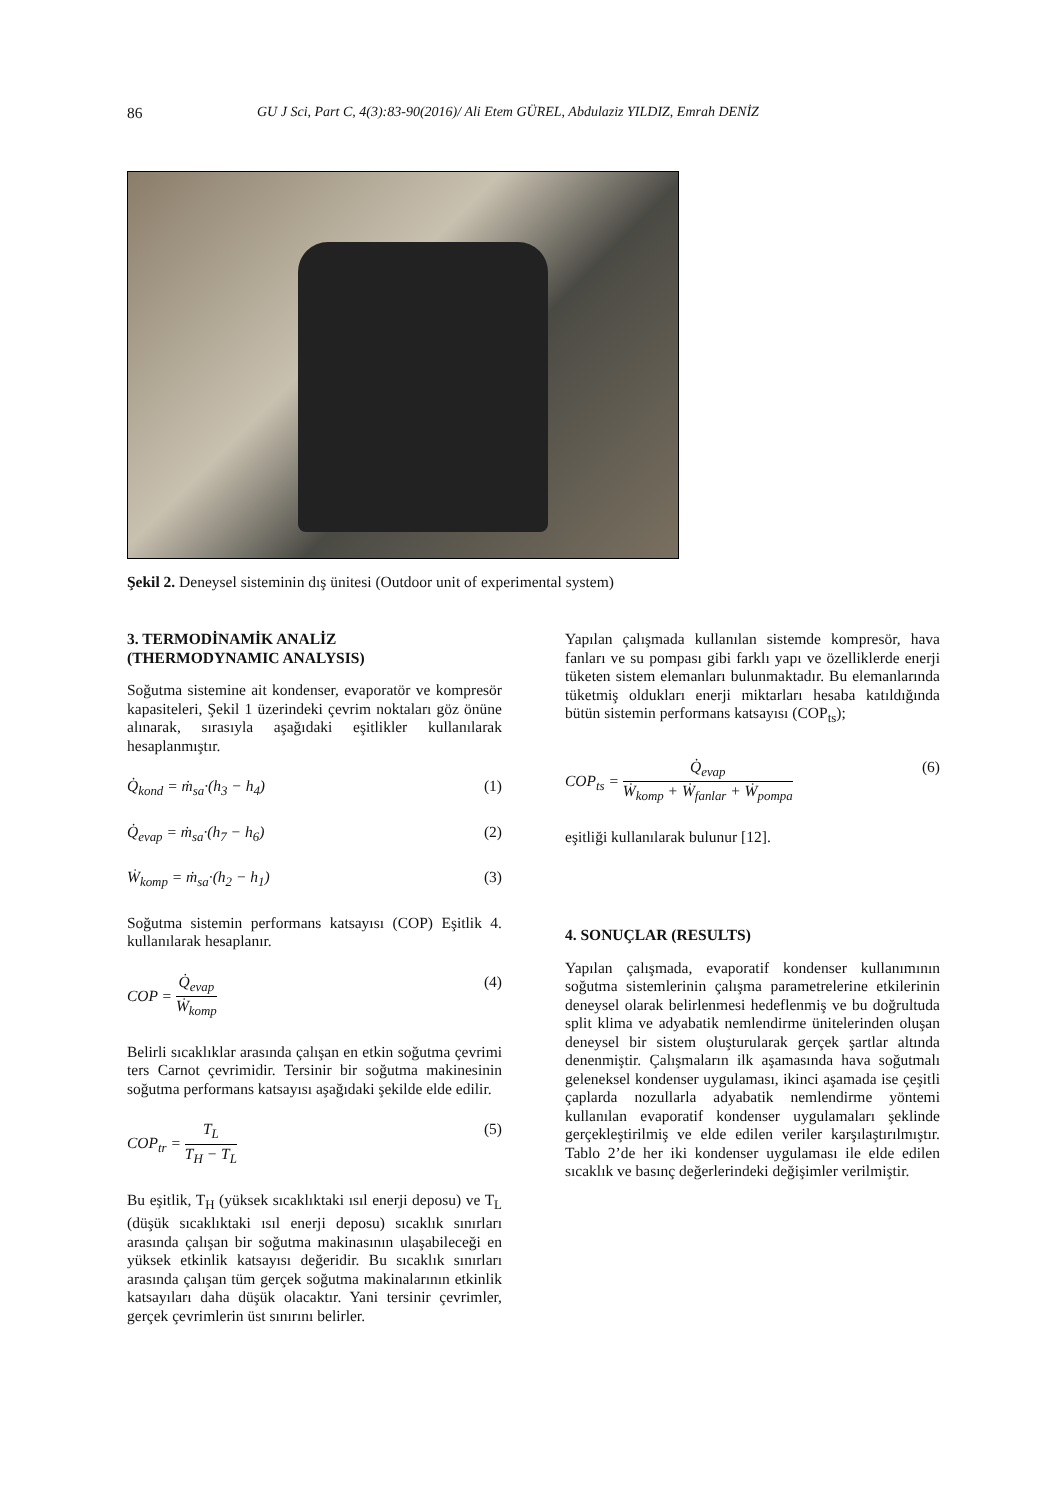86 GU J Sci, Part C, 4(3):83-90(2016)/ Ali Etem GÜREL, Abdulaziz YILDIZ, Emrah DENİZ
Şekil 2. Deneysel sisteminin dış ünitesi (Outdoor unit of experimental system)
3. TERMODİNAMİK ANALİZ
(THERMODYNAMIC ANALYSIS)
Soğutma sistemine ait kondenser, evaporatör ve kompresör kapasiteleri, Şekil 1 üzerindeki çevrim noktaları göz önüne alınarak, sırasıyla aşağıdaki eşitlikler kullanılarak hesaplanmıştır.
Q̇<sub>kond</sub> = ṁ<sub>sa</sub>·(h<sub>3</sub> − h<sub>4</sub>) (1)
Q̇<sub>evap</sub> = ṁ<sub>sa</sub>·(h<sub>7</sub> − h<sub>6</sub>) (2)
Ẇ<sub>komp</sub> = ṁ<sub>sa</sub>·(h<sub>2</sub> − h<sub>1</sub>) (3)
Soğutma sistemin performans katsayısı (COP) Eşitlik 4. kullanılarak hesaplanır.
COP = Q̇<sub>evap</sub> Ẇ<sub>komp</sub> (4)
Belirli sıcaklıklar arasında çalışan en etkin soğutma çevrimi ters Carnot çevrimidir. Tersinir bir soğutma makinesinin soğutma performans katsayısı aşağıdaki şekilde elde edilir.
COP<sub>tr</sub> = T<sub>L</sub> T<sub>H</sub> − T<sub>L</sub> (5)
Bu eşitlik, T<sub>H</sub> (yüksek sıcaklıktaki ısıl enerji deposu) ve T<sub>L</sub> (düşük sıcaklıktaki ısıl enerji deposu) sıcaklık sınırları arasında çalışan bir soğutma makinasının ulaşabileceği en yüksek etkinlik katsayısı değeridir. Bu sıcaklık sınırları arasında çalışan tüm gerçek soğutma makinalarının etkinlik katsayıları daha düşük olacaktır. Yani tersinir çevrimler, gerçek çevrimlerin üst sınırını belirler.
Yapılan çalışmada kullanılan sistemde kompresör, hava fanları ve su pompası gibi farklı yapı ve özelliklerde enerji tüketen sistem elemanları bulunmaktadır. Bu elemanlarında tüketmiş oldukları enerji miktarları hesaba katıldığında bütün sistemin performans katsayısı (COP<sub>ts</sub>);
COP<sub>ts</sub> = Q̇<sub>evap</sub> Ẇ<sub>komp</sub> + Ẇ<sub>fanlar</sub> + Ẇ<sub>pompa</sub> (6)
eşitliği kullanılarak bulunur [12].
4. SONUÇLAR (RESULTS)
Yapılan çalışmada, evaporatif kondenser kullanımının soğutma sistemlerinin çalışma parametrelerine etkilerinin deneysel olarak belirlenmesi hedeflenmiş ve bu doğrultuda split klima ve adyabatik nemlendirme ünitelerinden oluşan deneysel bir sistem oluşturularak gerçek şartlar altında denenmiştir. Çalışmaların ilk aşamasında hava soğutmalı geleneksel kondenser uygulaması, ikinci aşamada ise çeşitli çaplarda nozullarla adyabatik nemlendirme yöntemi kullanılan evaporatif kondenser uygulamaları şeklinde gerçekleştirilmiş ve elde edilen veriler karşılaştırılmıştır. Tablo 2’de her iki kondenser uygulaması ile elde edilen sıcaklık ve basınç değerlerindeki değişimler verilmiştir.